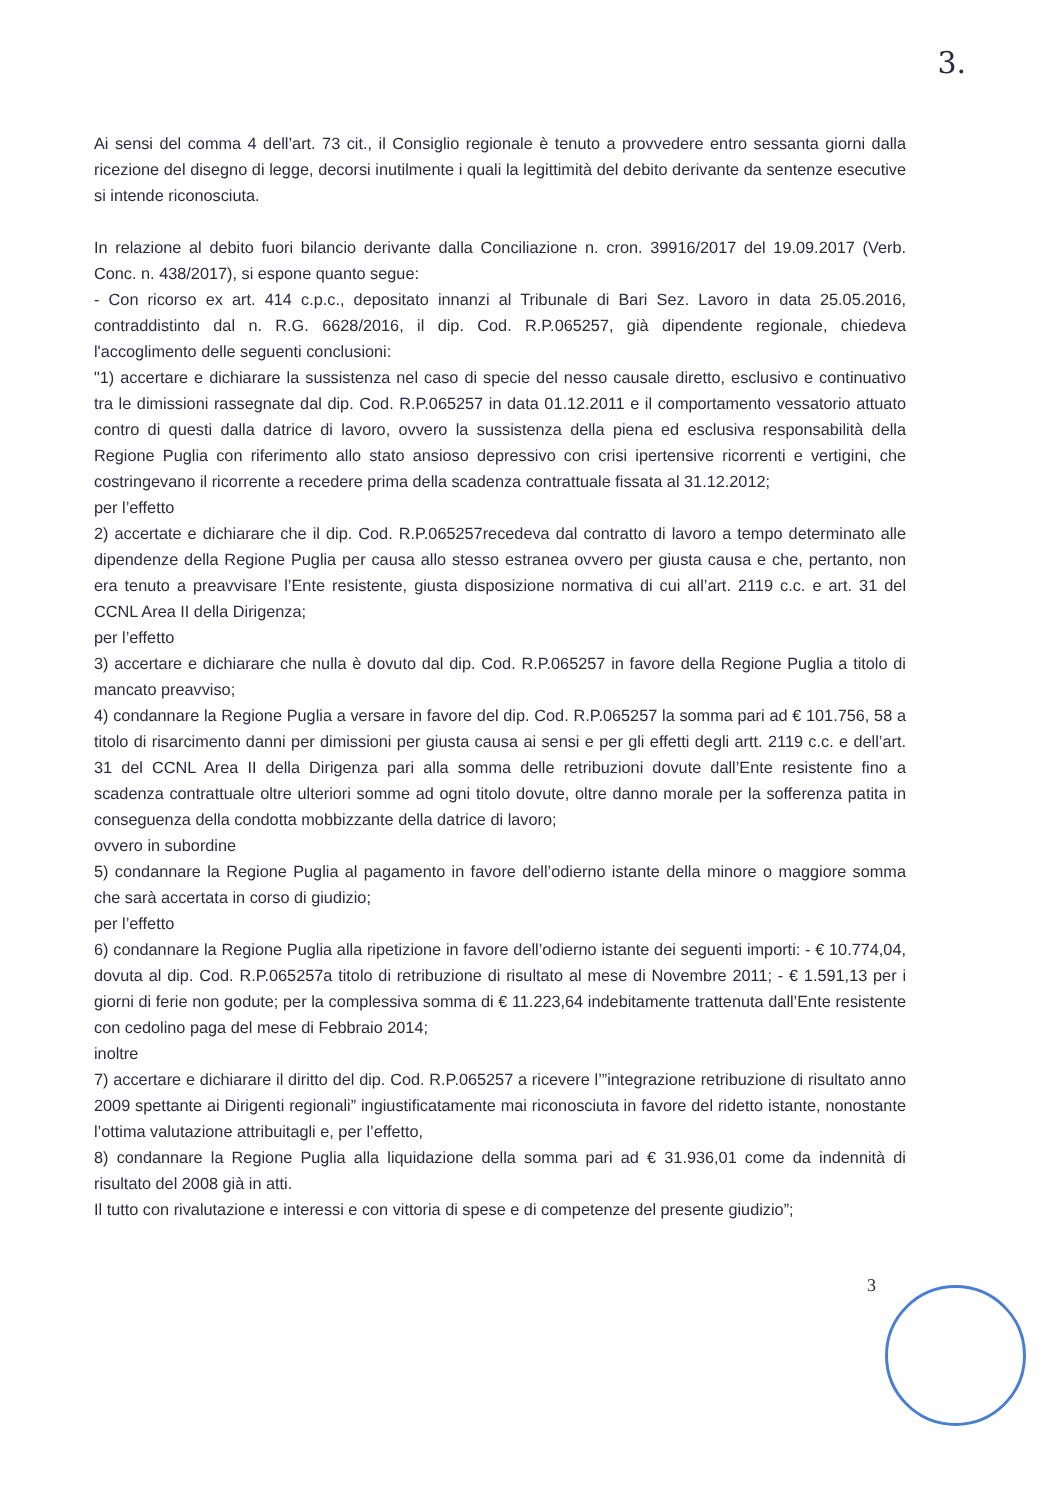3.
Ai sensi del comma 4 dell’art. 73 cit., il Consiglio regionale è tenuto a provvedere entro sessanta giorni dalla ricezione del disegno di legge, decorsi inutilmente i quali la legittimità del debito derivante da sentenze esecutive si intende riconosciuta.
In relazione al debito fuori bilancio derivante dalla Conciliazione n. cron. 39916/2017 del 19.09.2017 (Verb. Conc. n. 438/2017), si espone quanto segue:
- Con ricorso ex art. 414 c.p.c., depositato innanzi al Tribunale di Bari Sez. Lavoro in data 25.05.2016, contraddistinto dal n. R.G. 6628/2016, il dip. Cod. R.P.065257, già dipendente regionale, chiedeva l'accoglimento delle seguenti conclusioni:
"1) accertare e dichiarare la sussistenza nel caso di specie del nesso causale diretto, esclusivo e continuativo tra le dimissioni rassegnate dal dip. Cod. R.P.065257 in data 01.12.2011 e il comportamento vessatorio attuato contro di questi dalla datrice di lavoro, ovvero la sussistenza della piena ed esclusiva responsabilità della Regione Puglia con riferimento allo stato ansioso depressivo con crisi ipertensive ricorrenti e vertigini, che costringevano il ricorrente a recedere prima della scadenza contrattuale fissata al 31.12.2012;
per l’effetto
2) accertate e dichiarare che il dip. Cod. R.P.065257recedeva dal contratto di lavoro a tempo determinato alle dipendenze della Regione Puglia per causa allo stesso estranea ovvero per giusta causa e che, pertanto, non era tenuto a preavvisare l’Ente resistente, giusta disposizione normativa di cui all’art. 2119 c.c. e art. 31 del CCNL Area II della Dirigenza;
per l’effetto
3) accertare e dichiarare che nulla è dovuto dal dip. Cod. R.P.065257 in favore della Regione Puglia a titolo di mancato preavviso;
4) condannare la Regione Puglia a versare in favore del dip. Cod. R.P.065257 la somma pari ad € 101.756, 58 a titolo di risarcimento danni per dimissioni per giusta causa ai sensi e per gli effetti degli artt. 2119 c.c. e dell’art. 31 del CCNL Area II della Dirigenza pari alla somma delle retribuzioni dovute dall’Ente resistente fino a scadenza contrattuale oltre ulteriori somme ad ogni titolo dovute, oltre danno morale per la sofferenza patita in conseguenza della condotta mobbizzante della datrice di lavoro;
ovvero in subordine
5) condannare la Regione Puglia al pagamento in favore dell’odierno istante della minore o maggiore somma che sarà accertata in corso di giudizio;
per l’effetto
6) condannare la Regione Puglia alla ripetizione in favore dell’odierno istante dei seguenti importi: - € 10.774,04, dovuta al dip. Cod. R.P.065257a titolo di retribuzione di risultato al mese di Novembre 2011; - € 1.591,13 per i giorni di ferie non godute; per la complessiva somma di € 11.223,64 indebitamente trattenuta dall’Ente resistente con cedolino paga del mese di Febbraio 2014;
inoltre
7) accertare e dichiarare il diritto del dip. Cod. R.P.065257 a ricevere l’”integrazione retribuzione di risultato anno 2009 spettante ai Dirigenti regionali” ingiustificatamente mai riconosciuta in favore del ridetto istante, nonostante l’ottima valutazione attribuitagli e, per l’effetto,
8) condannare la Regione Puglia alla liquidazione della somma pari ad € 31.936,01 come da indennità di risultato del 2008 già in atti.
Il tutto con rivalutazione e interessi e con vittoria di spese e di competenze del presente giudizio”;
3